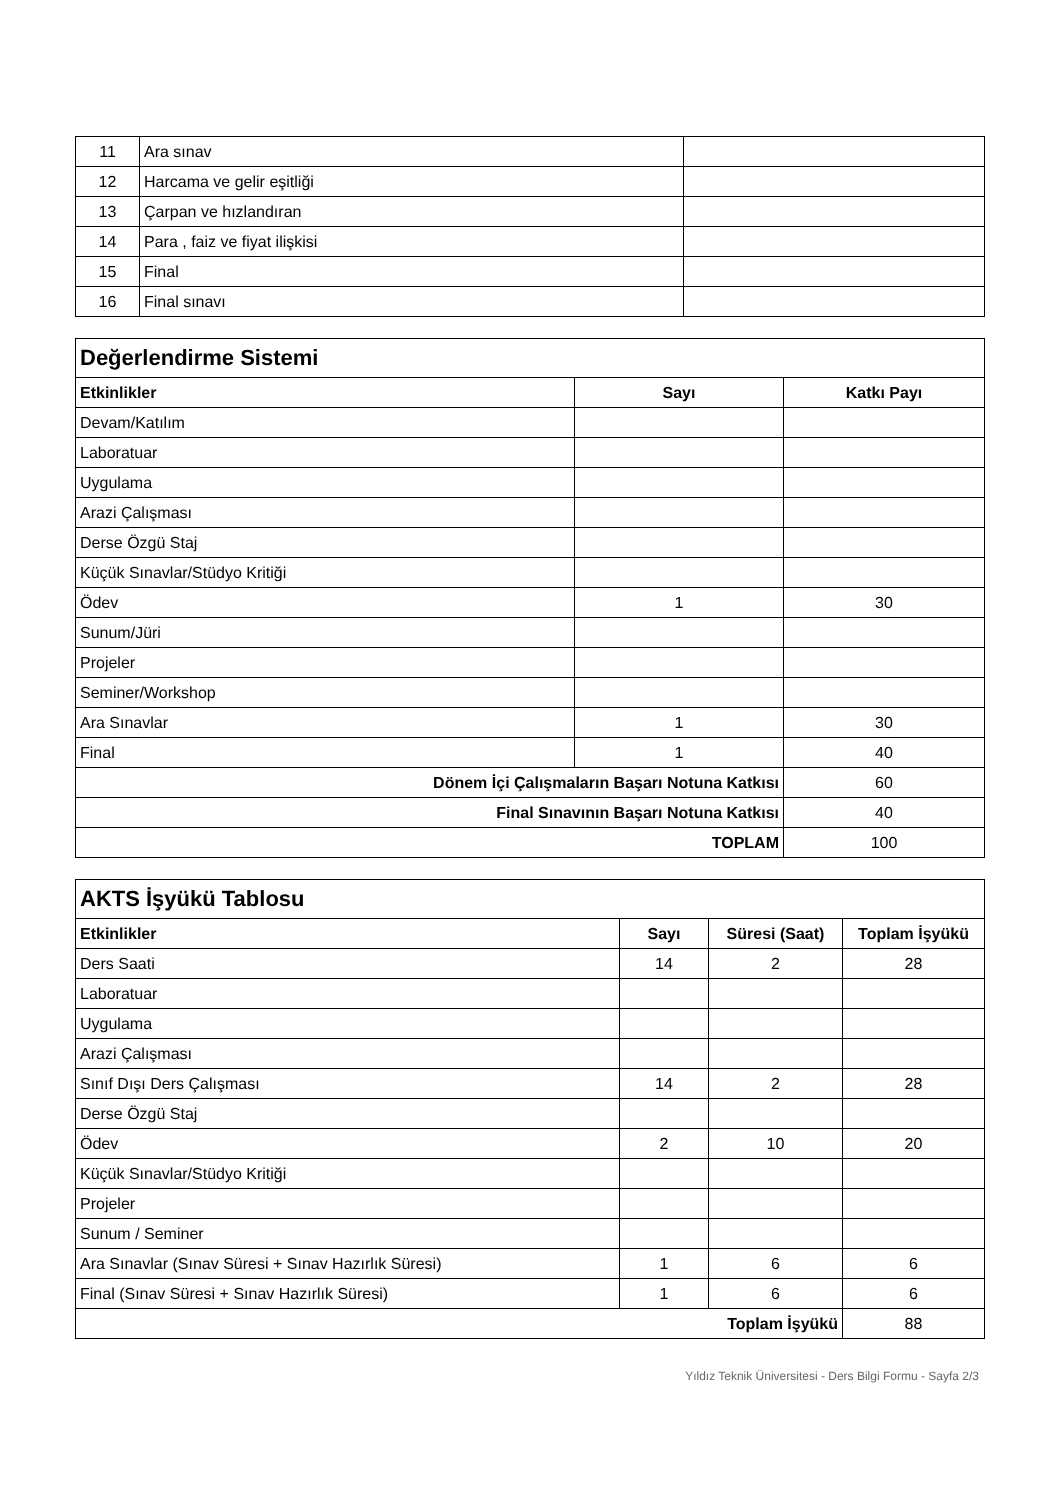| 11 | Ara sınav | |
| 12 | Harcama ve gelir eşitliği | |
| 13 | Çarpan ve hızlandıran | |
| 14 | Para , faiz ve fiyat ilişkisi | |
| 15 | Final | |
| 16 | Final sınavı | |
| Değerlendirme Sistemi | | |
| Etkinlikler | Sayı | Katkı Payı |
| Devam/Katılım | | |
| Laboratuar | | |
| Uygulama | | |
| Arazi Çalışması | | |
| Derse Özgü Staj | | |
| Küçük Sınavlar/Stüdyo Kritiği | | |
| Ödev | 1 | 30 |
| Sunum/Jüri | | |
| Projeler | | |
| Seminer/Workshop | | |
| Ara Sınavlar | 1 | 30 |
| Final | 1 | 40 |
| Dönem İçi Çalışmaların Başarı Notuna Katkısı | | 60 |
| Final Sınavının Başarı Notuna Katkısı | | 40 |
| TOPLAM | | 100 |
| AKTS İşyükü Tablosu | | | |
| Etkinlikler | Sayı | Süresi (Saat) | Toplam İşyükü |
| Ders Saati | 14 | 2 | 28 |
| Laboratuar | | | |
| Uygulama | | | |
| Arazi Çalışması | | | |
| Sınıf Dışı Ders Çalışması | 14 | 2 | 28 |
| Derse Özgü Staj | | | |
| Ödev | 2 | 10 | 20 |
| Küçük Sınavlar/Stüdyo Kritiği | | | |
| Projeler | | | |
| Sunum / Seminer | | | |
| Ara Sınavlar (Sınav Süresi + Sınav Hazırlık Süresi) | 1 | 6 | 6 |
| Final (Sınav Süresi + Sınav Hazırlık Süresi) | 1 | 6 | 6 |
| Toplam İşyükü | | | 88 |
Yıldız Teknik Üniversitesi - Ders Bilgi Formu - Sayfa 2/3